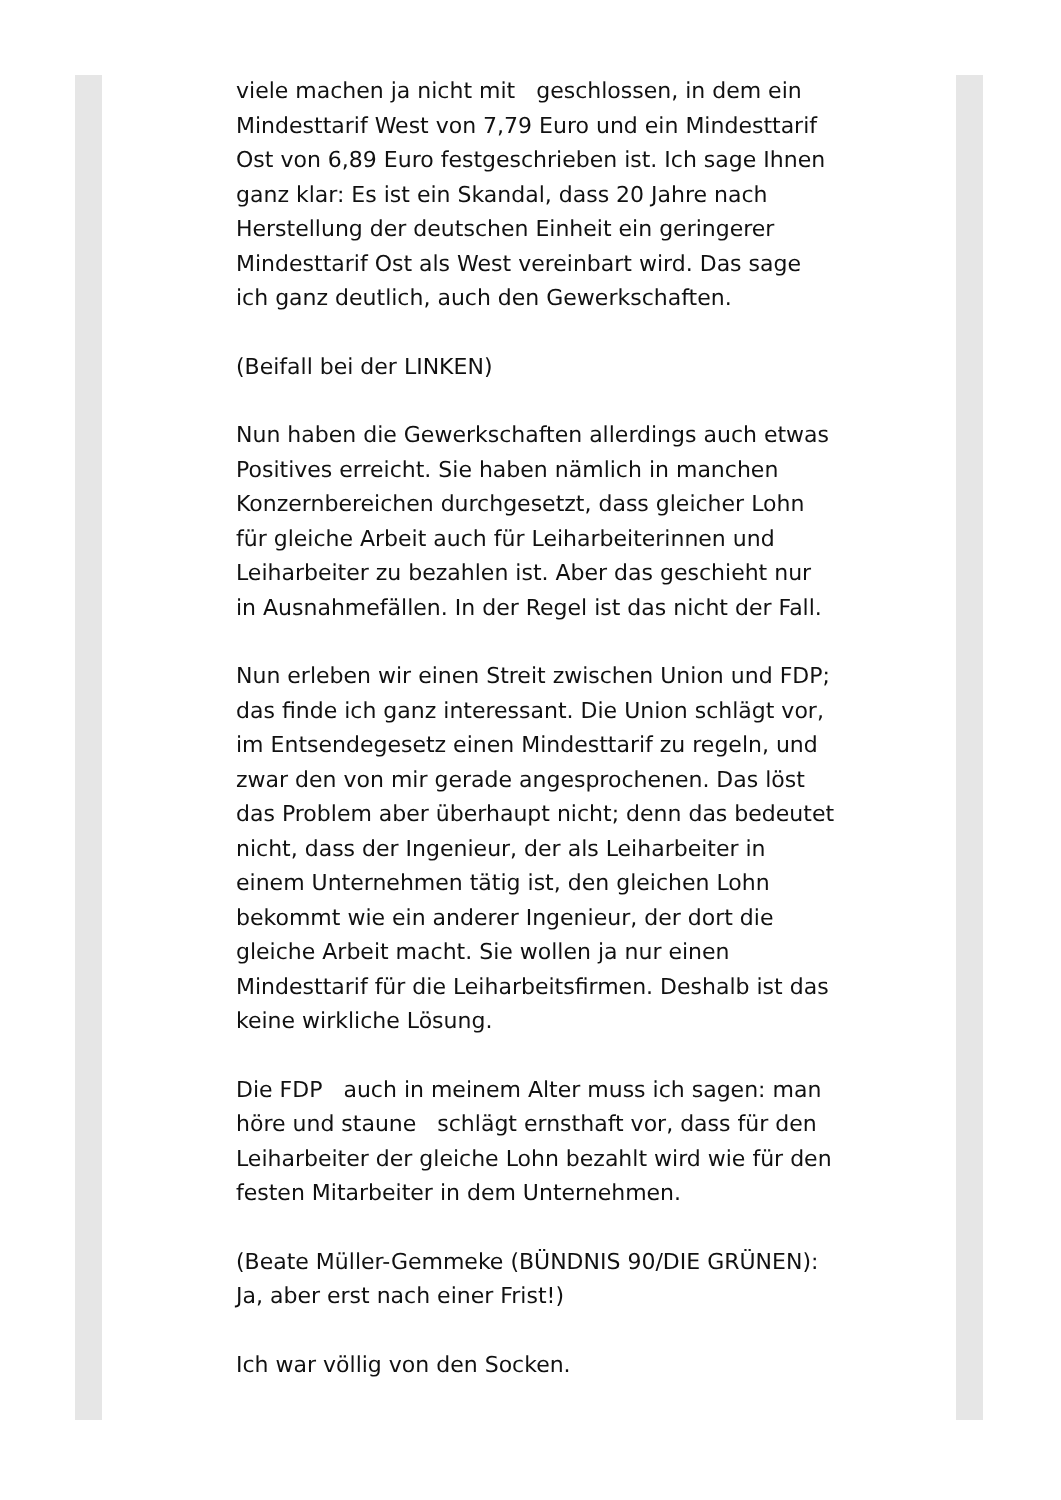viele machen ja nicht mit geschlossen, in dem ein Mindesttarif West von 7,79 Euro und ein Mindesttarif Ost von 6,89 Euro festgeschrieben ist. Ich sage Ihnen ganz klar: Es ist ein Skandal, dass 20 Jahre nach Herstellung der deutschen Einheit ein geringerer Mindesttarif Ost als West vereinbart wird. Das sage ich ganz deutlich, auch den Gewerkschaften.
(Beifall bei der LINKEN)
Nun haben die Gewerkschaften allerdings auch etwas Positives erreicht. Sie haben nämlich in manchen Konzernbereichen durchgesetzt, dass gleicher Lohn für gleiche Arbeit auch für Leiharbeiterinnen und Leiharbeiter zu bezahlen ist. Aber das geschieht nur in Ausnahmefällen. In der Regel ist das nicht der Fall.
Nun erleben wir einen Streit zwischen Union und FDP; das finde ich ganz interessant. Die Union schlägt vor, im Entsendegesetz einen Mindesttarif zu regeln, und zwar den von mir gerade angesprochenen. Das löst das Problem aber überhaupt nicht; denn das bedeutet nicht, dass der Ingenieur, der als Leiharbeiter in einem Unternehmen tätig ist, den gleichen Lohn bekommt wie ein anderer Ingenieur, der dort die gleiche Arbeit macht. Sie wollen ja nur einen Mindesttarif für die Leiharbeitsfirmen. Deshalb ist das keine wirkliche Lösung.
Die FDP auch in meinem Alter muss ich sagen: man höre und staune schlägt ernsthaft vor, dass für den Leiharbeiter der gleiche Lohn bezahlt wird wie für den festen Mitarbeiter in dem Unternehmen.
(Beate Müller-Gemmeke (BÜNDNIS 90/DIE GRÜNEN): Ja, aber erst nach einer Frist!)
Ich war völlig von den Socken.